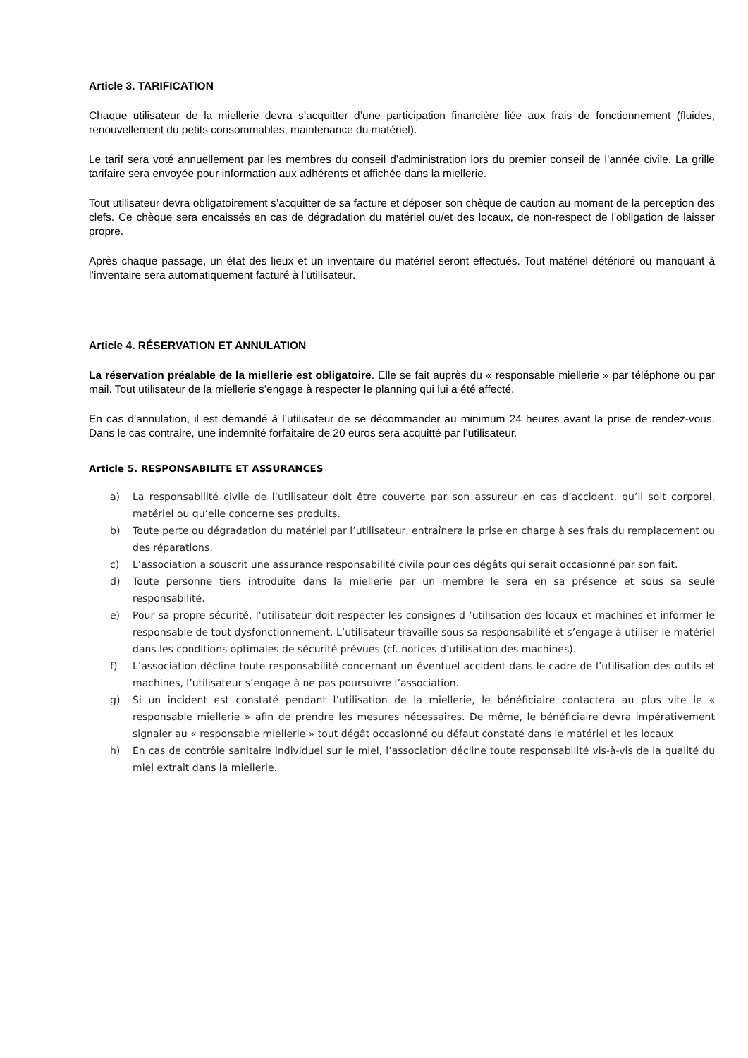Article 3. TARIFICATION
Chaque utilisateur de la miellerie devra s’acquitter d’une participation financière liée aux frais de fonctionnement (fluides, renouvellement du petits consommables, maintenance du matériel).
Le tarif sera voté annuellement par les membres du conseil d’administration lors du premier conseil de l’année civile. La grille tarifaire sera envoyée pour information aux adhérents et affichée dans la miellerie.
Tout utilisateur devra obligatoirement s’acquitter de sa facture et déposer son chèque de caution au moment de la perception des clefs. Ce chèque sera encaissés en cas de dégradation du matériel ou/et des locaux, de non-respect de l’obligation de laisser propre.
Après chaque passage, un état des lieux et un inventaire du matériel seront effectués. Tout matériel détérioré ou manquant à l’inventaire sera automatiquement facturé à l’utilisateur.
Article 4. RÉSERVATION ET ANNULATION
La réservation préalable de la miellerie est obligatoire. Elle se fait auprès du « responsable miellerie » par téléphone ou par mail. Tout utilisateur de la miellerie s’engage à respecter le planning qui lui a été affecté.
En cas d’annulation, il est demandé à l’utilisateur de se décommander au minimum 24 heures avant la prise de rendez-vous. Dans le cas contraire, une indemnité forfaitaire de 20 euros sera acquitté par l’utilisateur.
Article 5. RESPONSABILITE ET ASSURANCES
a) La responsabilité civile de l’utilisateur doit être couverte par son assureur en cas d’accident, qu’il soit corporel, matériel ou qu’elle concerne ses produits.
b) Toute perte ou dégradation du matériel par l’utilisateur, entraînera la prise en charge à ses frais du remplacement ou des réparations.
c) L’association a souscrit une assurance responsabilité civile pour des dégâts qui serait occasionné par son fait.
d) Toute personne tiers introduite dans la miellerie par un membre le sera en sa présence et sous sa seule responsabilité.
e) Pour sa propre sécurité, l’utilisateur doit respecter les consignes d ’utilisation des locaux et machines et informer le responsable de tout dysfonctionnement. L’utilisateur travaille sous sa responsabilité et s’engage à utiliser le matériel dans les conditions optimales de sécurité prévues (cf. notices d’utilisation des machines).
f) L’association décline toute responsabilité concernant un éventuel accident dans le cadre de l’utilisation des outils et machines, l’utilisateur s’engage à ne pas poursuivre l’association.
g) Si un incident est constaté pendant l’utilisation de la miellerie, le bénéficiaire contactera au plus vite le « responsable miellerie » afin de prendre les mesures nécessaires. De même, le bénéficiaire devra impérativement signaler au « responsable miellerie » tout dégât occasionné ou défaut constaté dans le matériel et les locaux
h) En cas de contrôle sanitaire individuel sur le miel, l’association décline toute responsabilité vis-à-vis de la qualité du miel extrait dans la miellerie.